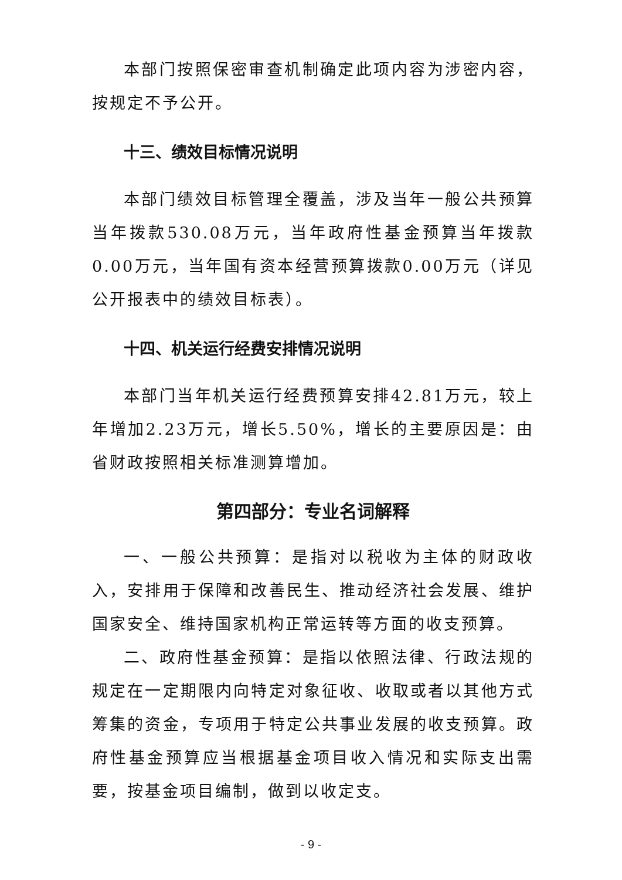本部门按照保密审查机制确定此项内容为涉密内容，按规定不予公开。
十三、绩效目标情况说明
本部门绩效目标管理全覆盖，涉及当年一般公共预算当年拨款530.08万元，当年政府性基金预算当年拨款0.00万元，当年国有资本经营预算拨款0.00万元（详见公开报表中的绩效目标表）。
十四、机关运行经费安排情况说明
本部门当年机关运行经费预算安排42.81万元，较上年增加2.23万元，增长5.50%，增长的主要原因是：由省财政按照相关标准测算增加。
第四部分：专业名词解释
一、一般公共预算：是指对以税收为主体的财政收入，安排用于保障和改善民生、推动经济社会发展、维护国家安全、维持国家机构正常运转等方面的收支预算。
二、政府性基金预算：是指以依照法律、行政法规的规定在一定期限内向特定对象征收、收取或者以其他方式筹集的资金，专项用于特定公共事业发展的收支预算。政府性基金预算应当根据基金项目收入情况和实际支出需要，按基金项目编制，做到以收定支。
- 9 -